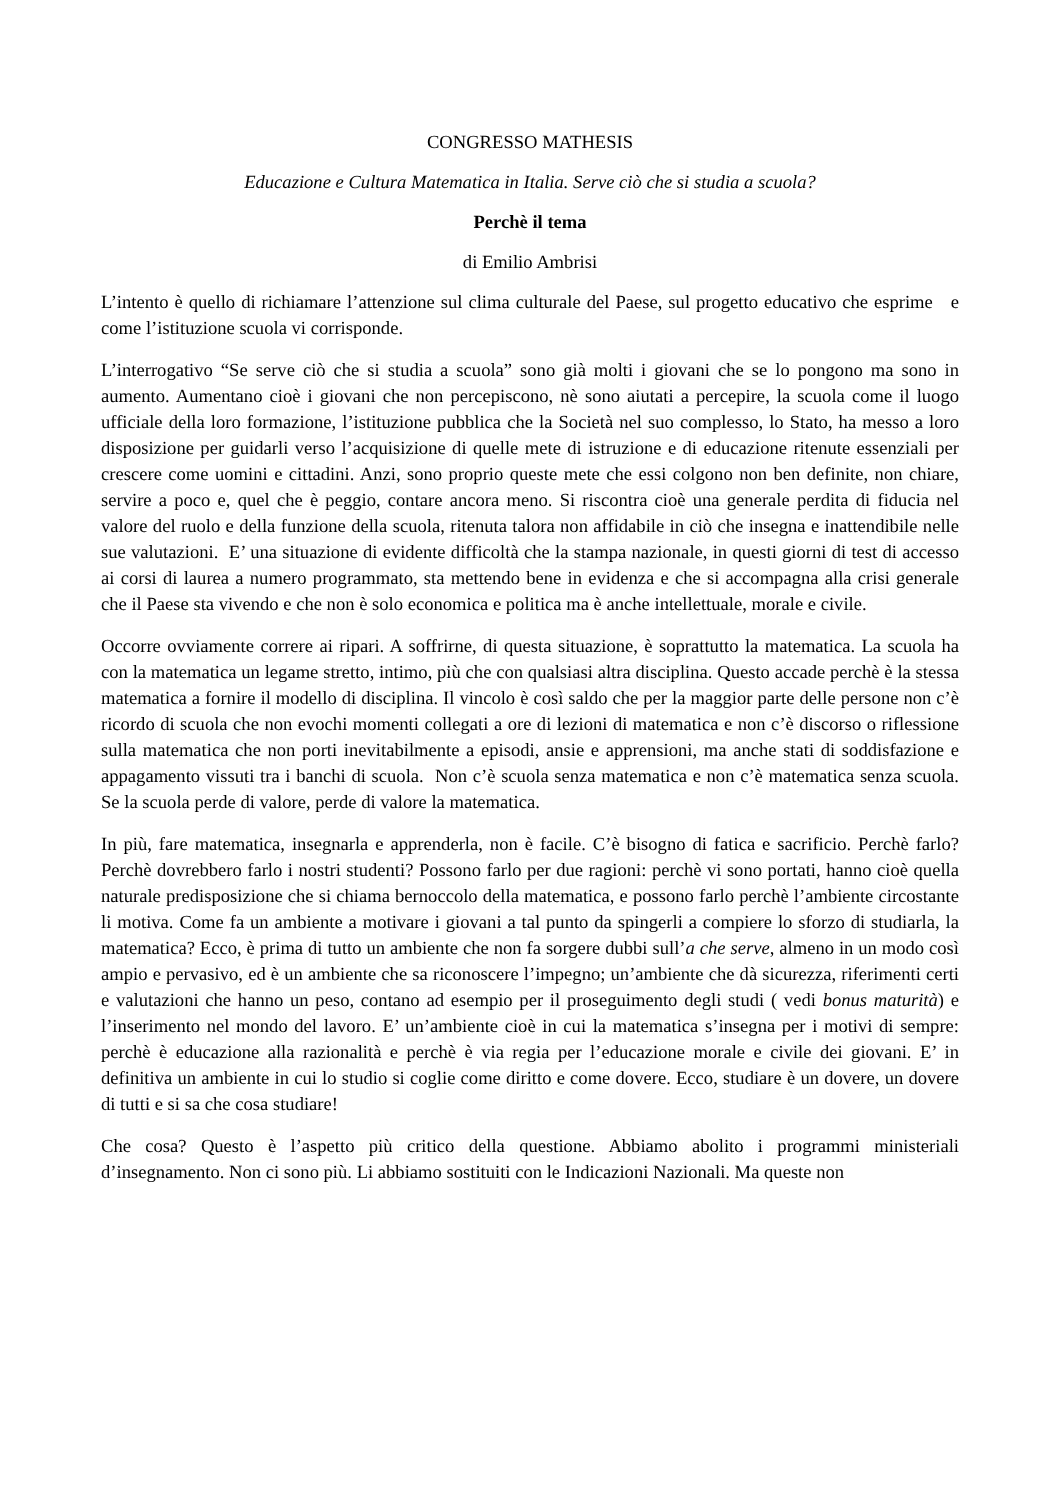CONGRESSO MATHESIS
Educazione e Cultura Matematica in Italia. Serve ciò che si studia a scuola?
Perchè il tema
di Emilio Ambrisi
L’intento è quello di richiamare l’attenzione sul clima culturale del Paese, sul progetto educativo che esprime e come l’istituzione scuola vi corrisponde.
L’interrogativo “Se serve ciò che si studia a scuola” sono già molti i giovani che se lo pongono ma sono in aumento. Aumentano cioè i giovani che non percepiscono, nè sono aiutati a percepire, la scuola come il luogo ufficiale della loro formazione, l’istituzione pubblica che la Società nel suo complesso, lo Stato, ha messo a loro disposizione per guidarli verso l’acquisizione di quelle mete di istruzione e di educazione ritenute essenziali per crescere come uomini e cittadini. Anzi, sono proprio queste mete che essi colgono non ben definite, non chiare, servire a poco e, quel che è peggio, contare ancora meno. Si riscontra cioè una generale perdita di fiducia nel valore del ruolo e della funzione della scuola, ritenuta talora non affidabile in ciò che insegna e inattendibile nelle sue valutazioni. E’ una situazione di evidente difficoltà che la stampa nazionale, in questi giorni di test di accesso ai corsi di laurea a numero programmato, sta mettendo bene in evidenza e che si accompagna alla crisi generale che il Paese sta vivendo e che non è solo economica e politica ma è anche intellettuale, morale e civile.
Occorre ovviamente correre ai ripari. A soffrirne, di questa situazione, è soprattutto la matematica. La scuola ha con la matematica un legame stretto, intimo, più che con qualsiasi altra disciplina. Questo accade perchè è la stessa matematica a fornire il modello di disciplina. Il vincolo è così saldo che per la maggior parte delle persone non c’è ricordo di scuola che non evochi momenti collegati a ore di lezioni di matematica e non c’è discorso o riflessione sulla matematica che non porti inevitabilmente a episodi, ansie e apprensioni, ma anche stati di soddisfazione e appagamento vissuti tra i banchi di scuola. Non c’è scuola senza matematica e non c’è matematica senza scuola. Se la scuola perde di valore, perde di valore la matematica.
In più, fare matematica, insegnarla e apprenderla, non è facile. C’è bisogno di fatica e sacrificio. Perchè farlo? Perchè dovrebbero farlo i nostri studenti? Possono farlo per due ragioni: perchè vi sono portati, hanno cioè quella naturale predisposizione che si chiama bernoccolo della matematica, e possono farlo perchè l’ambiente circostante li motiva. Come fa un ambiente a motivare i giovani a tal punto da spingerli a compiere lo sforzo di studiarla, la matematica? Ecco, è prima di tutto un ambiente che non fa sorgere dubbi sull’a che serve, almeno in un modo così ampio e pervasivo, ed è un ambiente che sa riconoscere l’impegno; un’ambiente che dà sicurezza, riferimenti certi e valutazioni che hanno un peso, contano ad esempio per il proseguimento degli studi ( vedi bonus maturità) e l’inserimento nel mondo del lavoro. E’ un’ambiente cioè in cui la matematica s’insegna per i motivi di sempre: perchè è educazione alla razionalità e perchè è via regia per l’educazione morale e civile dei giovani. E’ in definitiva un ambiente in cui lo studio si coglie come diritto e come dovere. Ecco, studiare è un dovere, un dovere di tutti e si sa che cosa studiare!
Che cosa? Questo è l’aspetto più critico della questione. Abbiamo abolito i programmi ministeriali d’insegnamento. Non ci sono più. Li abbiamo sostituiti con le Indicazioni Nazionali. Ma queste non